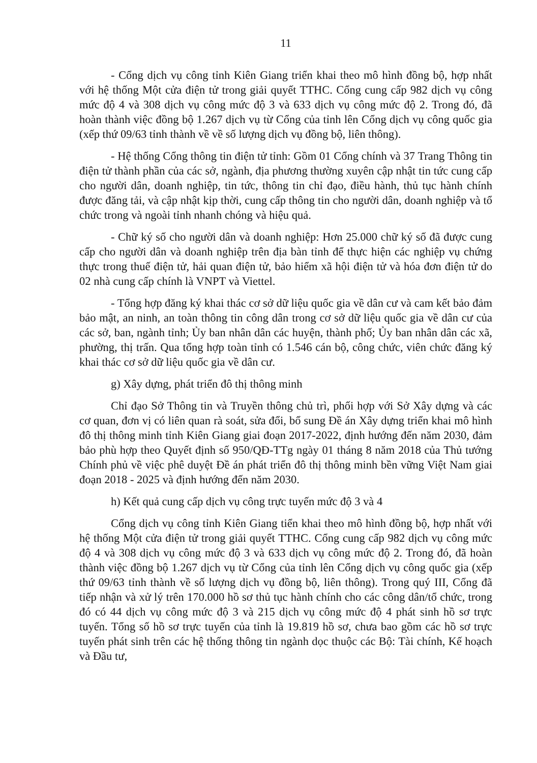11
- Cổng dịch vụ công tỉnh Kiên Giang triển khai theo mô hình đồng bộ, hợp nhất với hệ thống Một cửa điện tử trong giải quyết TTHC. Cổng cung cấp 982 dịch vụ công mức độ 4 và 308 dịch vụ công mức độ 3 và 633 dịch vụ công mức độ 2. Trong đó, đã hoàn thành việc đồng bộ 1.267 dịch vụ từ Cổng của tỉnh lên Cổng dịch vụ công quốc gia (xếp thứ 09/63 tỉnh thành về về số lượng dịch vụ đồng bộ, liên thông).
- Hệ thống Cổng thông tin điện tử tỉnh: Gồm 01 Cổng chính và 37 Trang Thông tin điện tử thành phần của các sở, ngành, địa phương thường xuyên cập nhật tin tức cung cấp cho người dân, doanh nghiệp, tin tức, thông tin chỉ đạo, điều hành, thủ tục hành chính được đăng tải, và cập nhật kịp thời, cung cấp thông tin cho người dân, doanh nghiệp và tổ chức trong và ngoài tỉnh nhanh chóng và hiệu quả.
- Chữ ký số cho người dân và doanh nghiệp: Hơn 25.000 chữ ký số đã được cung cấp cho người dân và doanh nghiệp trên địa bàn tỉnh để thực hiện các nghiệp vụ chứng thực trong thuế điện tử, hải quan điện tử, bảo hiểm xã hội điện tử và hóa đơn điện tử do 02 nhà cung cấp chính là VNPT và Viettel.
- Tổng hợp đăng ký khai thác cơ sở dữ liệu quốc gia về dân cư và cam kết bảo đảm bảo mật, an ninh, an toàn thông tin công dân trong cơ sở dữ liệu quốc gia về dân cư của các sở, ban, ngành tỉnh; Ủy ban nhân dân các huyện, thành phố; Ủy ban nhân dân các xã, phường, thị trấn. Qua tổng hợp toàn tỉnh có 1.546 cán bộ, công chức, viên chức đăng ký khai thác cơ sở dữ liệu quốc gia về dân cư.
g) Xây dựng, phát triển đô thị thông minh
Chỉ đạo Sở Thông tin và Truyền thông chủ trì, phối hợp với Sở Xây dựng và các cơ quan, đơn vị có liên quan rà soát, sửa đổi, bổ sung Đề án Xây dựng triển khai mô hình đô thị thông minh tỉnh Kiên Giang giai đoạn 2017-2022, định hướng đến năm 2030, đảm bảo phù hợp theo Quyết định số 950/QĐ-TTg ngày 01 tháng 8 năm 2018 của Thủ tướng Chính phủ về việc phê duyệt Đề án phát triển đô thị thông minh bền vững Việt Nam giai đoạn 2018 - 2025 và định hướng đến năm 2030.
h) Kết quả cung cấp dịch vụ công trực tuyến mức độ 3 và 4
Cổng dịch vụ công tỉnh Kiên Giang tiển khai theo mô hình đồng bộ, hợp nhất với hệ thống Một cửa điện tử trong giải quyết TTHC. Cổng cung cấp 982 dịch vụ công mức độ 4 và 308 dịch vụ công mức độ 3 và 633 dịch vụ công mức độ 2. Trong đó, đã hoàn thành việc đồng bộ 1.267 dịch vụ từ Cổng của tỉnh lên Cổng dịch vụ công quốc gia (xếp thứ 09/63 tỉnh thành về số lượng dịch vụ đồng bộ, liên thông). Trong quý III, Cổng đã tiếp nhận và xử lý trên 170.000 hồ sơ thủ tục hành chính cho các công dân/tổ chức, trong đó có 44 dịch vụ công mức độ 3 và 215 dịch vụ công mức độ 4 phát sinh hồ sơ trực tuyến. Tổng số hồ sơ trực tuyến của tỉnh là 19.819 hồ sơ, chưa bao gồm các hồ sơ trực tuyến phát sinh trên các hệ thống thông tin ngành dọc thuộc các Bộ: Tài chính, Kế hoạch và Đầu tư,